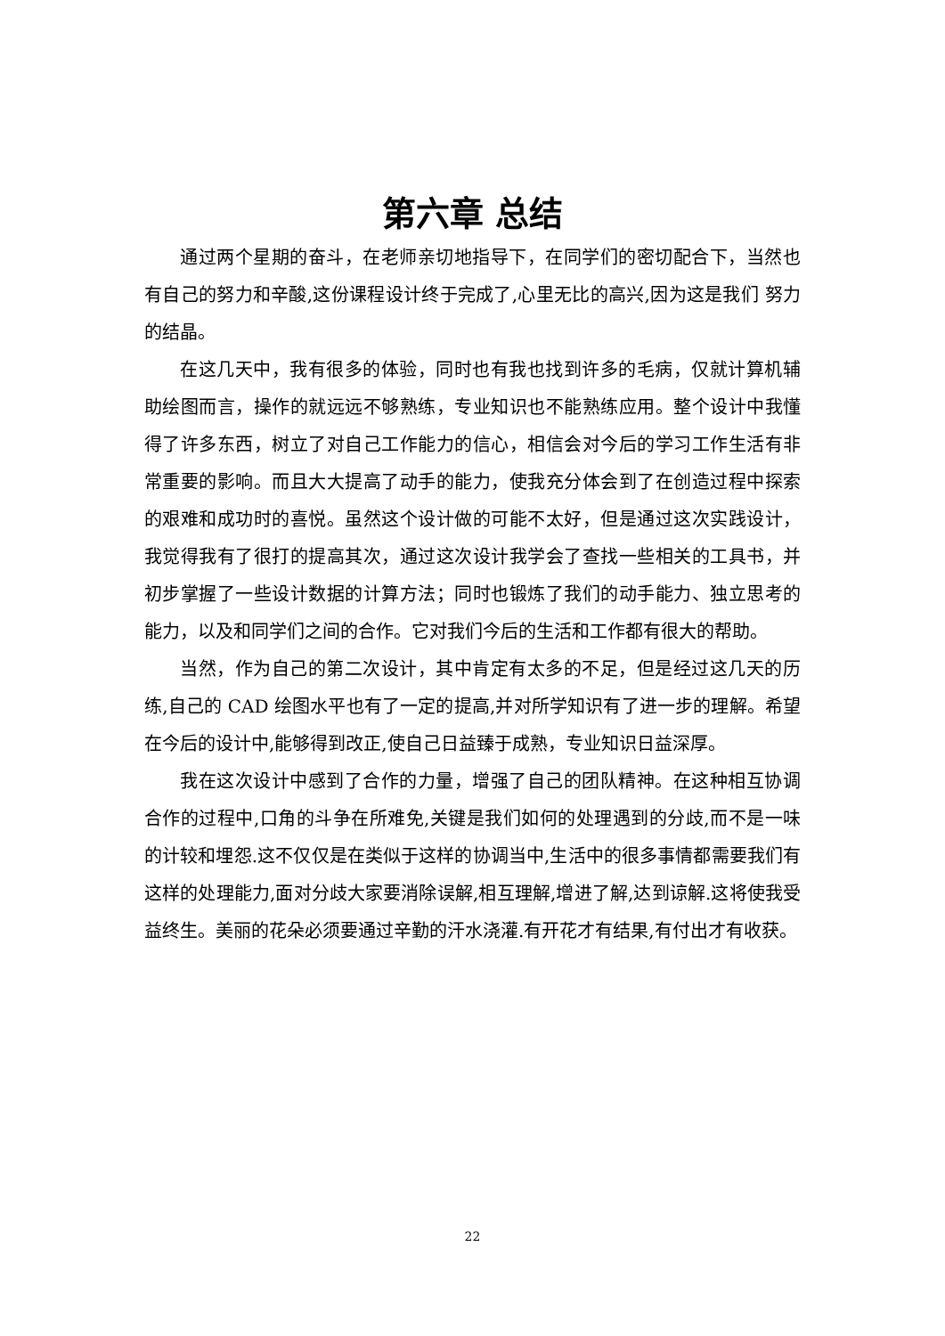第六章 总结
通过两个星期的奋斗，在老师亲切地指导下，在同学们的密切配合下，当然也有自己的努力和辛酸,这份课程设计终于完成了,心里无比的高兴,因为这是我们 努力的结晶。
在这几天中，我有很多的体验，同时也有我也找到许多的毛病，仅就计算机辅助绘图而言，操作的就远远不够熟练，专业知识也不能熟练应用。整个设计中我懂得了许多东西，树立了对自己工作能力的信心，相信会对今后的学习工作生活有非常重要的影响。而且大大提高了动手的能力，使我充分体会到了在创造过程中探索的艰难和成功时的喜悦。虽然这个设计做的可能不太好，但是通过这次实践设计，我觉得我有了很打的提高其次，通过这次设计我学会了查找一些相关的工具书，并初步掌握了一些设计数据的计算方法；同时也锻炼了我们的动手能力、独立思考的能力，以及和同学们之间的合作。它对我们今后的生活和工作都有很大的帮助。
当然，作为自己的第二次设计，其中肯定有太多的不足，但是经过这几天的历练,自己的 CAD 绘图水平也有了一定的提高,并对所学知识有了进一步的理解。希望在今后的设计中,能够得到改正,使自己日益臻于成熟，专业知识日益深厚。
我在这次设计中感到了合作的力量，增强了自己的团队精神。在这种相互协调合作的过程中,口角的斗争在所难免,关键是我们如何的处理遇到的分歧,而不是一味的计较和埋怨.这不仅仅是在类似于这样的协调当中,生活中的很多事情都需要我们有这样的处理能力,面对分歧大家要消除误解,相互理解,增进了解,达到谅解.这将使我受益终生。美丽的花朵必须要通过辛勤的汗水浇灌.有开花才有结果,有付出才有收获。
22